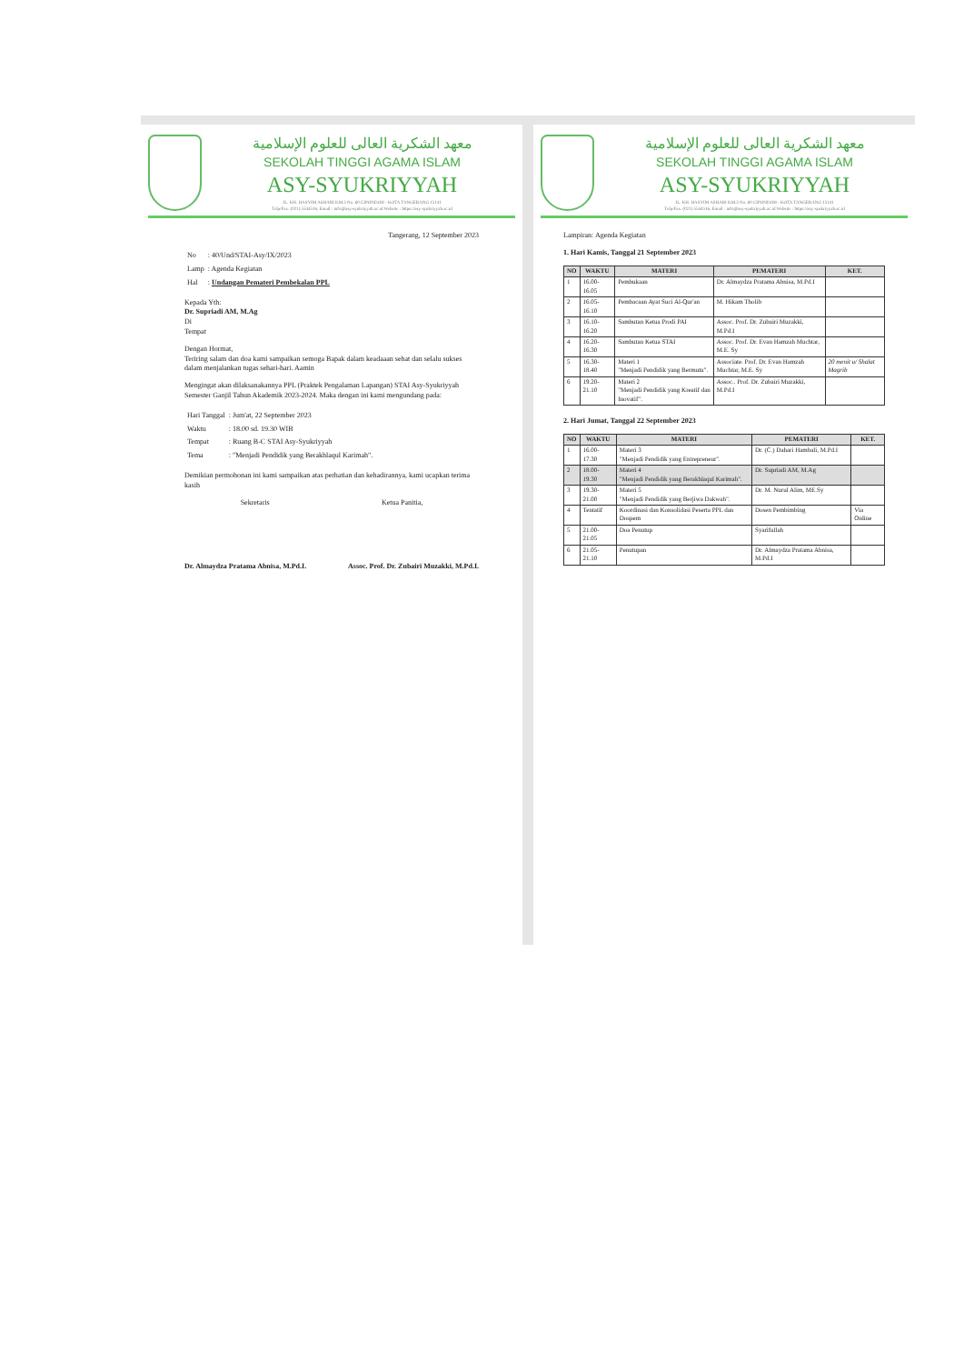معهد الشكرية العالى للعلوم الإسلامية
SEKOLAH TINGGI AGAMA ISLAM
ASY-SYUKRIYYAH
JL. KH. HASYIM ASHARI KM.3 No. 60 CIPONDOH - KOTA TANGERANG 15141
Telp/Fax. (021) 5544516, Email : info@asy-syukriyyah.ac.id Website : https://asy-syukriyyah.ac.id
Tangerang, 12 September 2023
| No | : 40/Und/STAI-Asy/IX/2023 |
| Lamp | : Agenda Kegiatan |
| Hal | : Undangan Pemateri Pembekalan PPL |
Kepada Yth:
Dr. Supriadi AM, M.Ag
Di
Tempat
Dengan Hormat,
Teriring salam dan doa kami sampaikan semoga Bapak dalam keadaaan sehat dan selalu sukses dalam menjalankan tugas sehari-hari. Aamin
Mengingat akan dilaksanakannya PPL (Praktek Pengalaman Lapangan) STAI Asy-Syukriyyah Semester Ganjil Tahun Akademik 2023-2024. Maka dengan ini kami mengundang pada:
| Hari Tanggal | : Jum'at, 22 September 2023 |
| Waktu | : 18.00 sd. 19.30 WIB |
| Tempat | : Ruang B-C STAI Asy-Syukriyyah |
| Tema | : "Menjadi Pendidik yang Berakhlaqul Karimah". |
Demikian permohonan ini kami sampaikan atas perhatian dan kehadirannya, kami ucapkan terima kasih
Sekretaris Ketua Panitia,
Dr. Almaydza Pratama Abnisa, M.Pd.I. Assoc. Prof. Dr. Zubairi Muzakki, M.Pd.I.
معهد الشكرية العالى للعلوم الإسلامية
SEKOLAH TINGGI AGAMA ISLAM
ASY-SYUKRIYYAH
JL. KH. HASYIM ASHARI KM.3 No. 60 CIPONDOH - KOTA TANGERANG 15141
Telp/Fax. (021) 5544516, Email : info@asy-syukriyyah.ac.id Website : https://asy-syukriyyah.ac.id
Lampiran: Agenda Kegiatan
1. Hari Kamis, Tanggal 21 September 2023
| NO | WAKTU | MATERI | PEMATERI | KET. |
| --- | --- | --- | --- | --- |
| 1 | 16.00-16.05 | Pembukaan | Dr. Almaydza Pratama Abnisa, M.Pd.I | |
| 2 | 16.05-16.10 | Pembacaan Ayat Suci Al-Qur'an | M. Hikam Tholib | |
| 3 | 16.10-16.20 | Sambutan Ketua Prodi PAI | Assoc. Prof. Dr. Zubairi Muzakki, M.Pd.I | |
| 4 | 16.20-16.30 | Sambutan Ketua STAI | Assoc. Prof. Dr. Evan Hamzah Muchtar, M.E. Sy | |
| 5 | 16.30-18.40 | Materi 1 "Menjadi Pendidik yang Bermutu". | Associate. Prof. Dr. Evan Hamzah Muchtar, M.E. Sy | 20 menit u/ Shalat Magrib |
| 6 | 19.20-21.10 | Materi 2 "Menjadi Pendidik yang Kreatif dan Inovatif". | Assoc.. Prof. Dr. Zubairi Muzakki, M.Pd.I | |
2. Hari Jumat, Tanggal 22 September 2023
| NO | WAKTU | MATERI | PEMATERI | KET. |
| --- | --- | --- | --- | --- |
| 1 | 16.00-17.30 | Materi 3 "Menjadi Pendidik yang Entrepreneur". | Dr. (C.) Dahari Hambali, M.Pd.I | |
| 2 | 18.00-19.30 | Materi 4 "Menjadi Pendidik yang Berakhlaqul Karimah". | Dr. Supriadi AM, M.Ag | |
| 3 | 19.30-21.00 | Materi 5 "Menjadi Pendidik yang Berjiwa Dakwah". | Dr. M. Nurul Alim, ME.Sy | |
| 4 | Tentatif | Koordinasi dan Konsolidasi Peserta PPL dan Dospem | Dosen Pembimbing | Via Online |
| 5 | 21.00-21.05 | Doa Penutup | Syarifullah | |
| 6 | 21.05-21.10 | Penutupan | Dr. Almaydza Pratama Abnisa, M.Pd.I | |